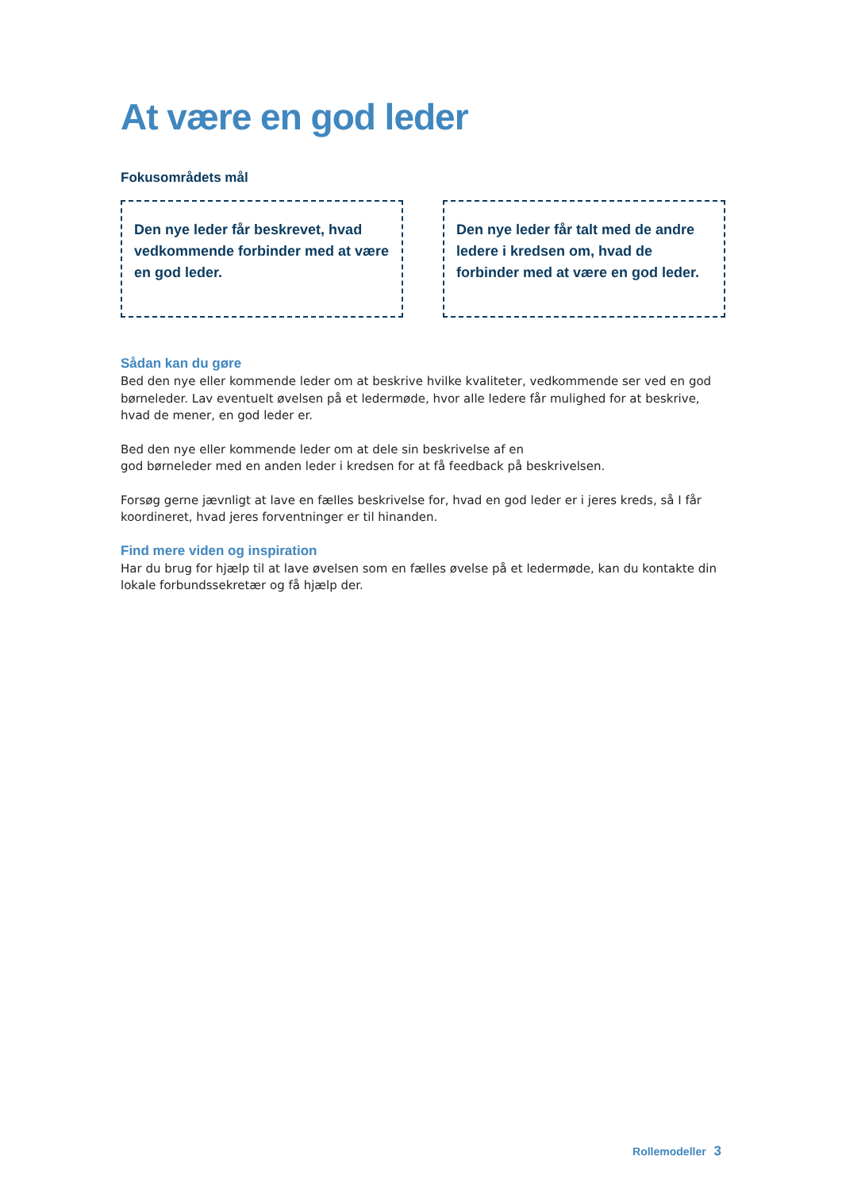At være en god leder
Fokusområdets mål
Den nye leder får beskrevet, hvad vedkommende forbinder med at være en god leder.
Den nye leder får talt med de andre ledere i kredsen om, hvad de forbinder med at være en god leder.
Sådan kan du gøre
Bed den nye eller kommende leder om at beskrive hvilke kvaliteter, vedkommende ser ved en god børneleder. Lav eventuelt øvelsen på et ledermøde, hvor alle ledere får mulighed for at beskrive, hvad de mener, en god leder er.
Bed den nye eller kommende leder om at dele sin beskrivelse af en
god børneleder med en anden leder i kredsen for at få feedback på beskrivelsen.
Forsøg gerne jævnligt at lave en fælles beskrivelse for, hvad en god leder er i jeres kreds, så I får koordineret, hvad jeres forventninger er til hinanden.
Find mere viden og inspiration
Har du brug for hjælp til at lave øvelsen som en fælles øvelse på et ledermøde, kan du kontakte din lokale forbundssekretær og få hjælp der.
Rollemodeller 3